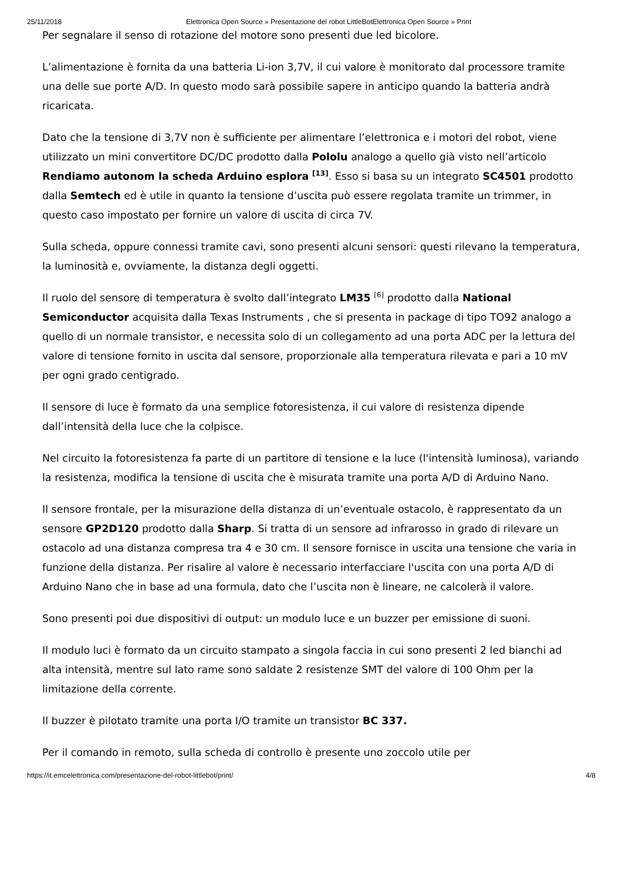25/11/2018 Elettronica Open Source » Presentazione del robot LittleBotElettronica Open Source » Print
Per segnalare il senso di rotazione del motore sono presenti due led bicolore.
L’alimentazione è fornita da una batteria Li-ion 3,7V, il cui valore è monitorato dal processore tramite una delle sue porte A/D. In questo modo sarà possibile sapere in anticipo quando la batteria andrà ricaricata.
Dato che la tensione di 3,7V non è sufficiente per alimentare l’elettronica e i motori del robot, viene utilizzato un mini convertitore DC/DC prodotto dalla Pololu analogo a quello già visto nell’articolo Rendiamo autonom la scheda Arduino esplora <sup>[13]</sup>. Esso si basa su un integrato SC4501 prodotto dalla Semtech ed è utile in quanto la tensione d’uscita può essere regolata tramite un trimmer, in questo caso impostato per fornire un valore di uscita di circa 7V.
Sulla scheda, oppure connessi tramite cavi, sono presenti alcuni sensori: questi rilevano la temperatura, la luminosità e, ovviamente, la distanza degli oggetti.
Il ruolo del sensore di temperatura è svolto dall’integrato LM35 <sup>[6]</sup> prodotto dalla National Semiconductor acquisita dalla Texas Instruments , che si presenta in package di tipo TO92 analogo a quello di un normale transistor, e necessita solo di un collegamento ad una porta ADC per la lettura del valore di tensione fornito in uscita dal sensore, proporzionale alla temperatura rilevata e pari a 10 mV per ogni grado centigrado.
Il sensore di luce è formato da una semplice fotoresistenza, il cui valore di resistenza dipende dall’intensità della luce che la colpisce.
Nel circuito la fotoresistenza fa parte di un partitore di tensione e la luce (l'intensità luminosa), variando la resistenza, modifica la tensione di uscita che è misurata tramite una porta A/D di Arduino Nano.
Il sensore frontale, per la misurazione della distanza di un’eventuale ostacolo, è rappresentato da un sensore GP2D120 prodotto dalla Sharp. Si tratta di un sensore ad infrarosso in grado di rilevare un ostacolo ad una distanza compresa tra 4 e 30 cm. Il sensore fornisce in uscita una tensione che varia in funzione della distanza. Per risalire al valore è necessario interfacciare l'uscita con una porta A/D di Arduino Nano che in base ad una formula, dato che l’uscita non è lineare, ne calcolerà il valore.
Sono presenti poi due dispositivi di output: un modulo luce e un buzzer per emissione di suoni.
Il modulo luci è formato da un circuito stampato a singola faccia in cui sono presenti 2 led bianchi ad alta intensità, mentre sul lato rame sono saldate 2 resistenze SMT del valore di 100 Ohm per la limitazione della corrente.
Il buzzer è pilotato tramite una porta I/O tramite un transistor BC 337.
Per il comando in remoto, sulla scheda di controllo è presente uno zoccolo utile per
https://it.emcelettronica.com/presentazione-del-robot-littlebot/print/ 4/8